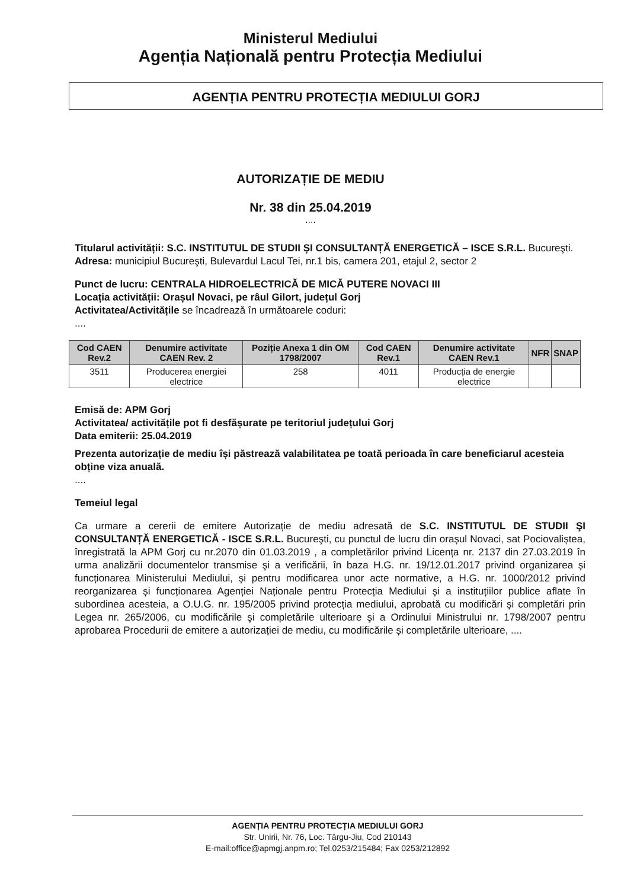Ministerul Mediului
Agenția Națională pentru Protecția Mediului
AGENȚIA PENTRU PROTECȚIA MEDIULUI GORJ
AUTORIZAȚIE DE MEDIU
Nr. 38 din 25.04.2019
....
Titularul activității: S.C. INSTITUTUL DE STUDII ȘI CONSULTANȚĂ ENERGETICĂ – ISCE S.R.L. Bucureşti.
Adresa: municipiul Bucureşti, Bulevardul Lacul Tei, nr.1 bis, camera 201, etajul 2, sector 2
Punct de lucru: CENTRALA HIDROELECTRICĂ DE MICĂ PUTERE NOVACI III
Locația activității: Orașul Novaci, pe râul Gilort, județul Gorj
Activitatea/Activitățile se încadrează în următoarele coduri:
....
| Cod CAEN Rev.2 | Denumire activitate CAEN Rev. 2 | Poziție Anexa 1 din OM 1798/2007 | Cod CAEN Rev.1 | Denumire activitate CAEN Rev.1 | NFR | SNAP |
| --- | --- | --- | --- | --- | --- | --- |
| 3511 | Producerea energiei electrice | 258 | 4011 | Producția de energie electrice | | |
Emisă de: APM Gorj
Activitatea/ activitățile pot fi desfășurate pe teritoriul județului Gorj
Data emiterii: 25.04.2019
Prezenta autorizație de mediu își păstrează valabilitatea pe toată perioada în care beneficiarul acesteia obține viza anuală.
....
Temeiul legal
Ca urmare a cererii de emitere Autorizație de mediu adresată de S.C. INSTITUTUL DE STUDII ŞI CONSULTANȚĂ ENERGETICĂ - ISCE S.R.L. Bucureşti, cu punctul de lucru din orașul Novaci, sat Pociovaliștea, înregistrată la APM Gorj cu nr.2070 din 01.03.2019 , a completărilor privind Licența nr. 2137 din 27.03.2019 în urma analizării documentelor transmise şi a verificării, în baza H.G. nr. 19/12.01.2017 privind organizarea și funcționarea Ministerului Mediului, și pentru modificarea unor acte normative, a H.G. nr. 1000/2012 privind reorganizarea și funcționarea Agenției Naționale pentru Protecția Mediului și a instituțiilor publice aflate în subordinea acesteia, a O.U.G. nr. 195/2005 privind protecția mediului, aprobată cu modificări și completări prin Legea nr. 265/2006, cu modificările şi completările ulterioare şi a Ordinului Ministrului nr. 1798/2007 pentru aprobarea Procedurii de emitere a autorizației de mediu, cu modificările și completările ulterioare, ....
AGENȚIA PENTRU PROTECȚIA MEDIULUI GORJ
Str. Unirii, Nr. 76, Loc. Târgu-Jiu, Cod 210143
E-mail:office@apmgj.anpm.ro; Tel.0253/215484; Fax 0253/212892